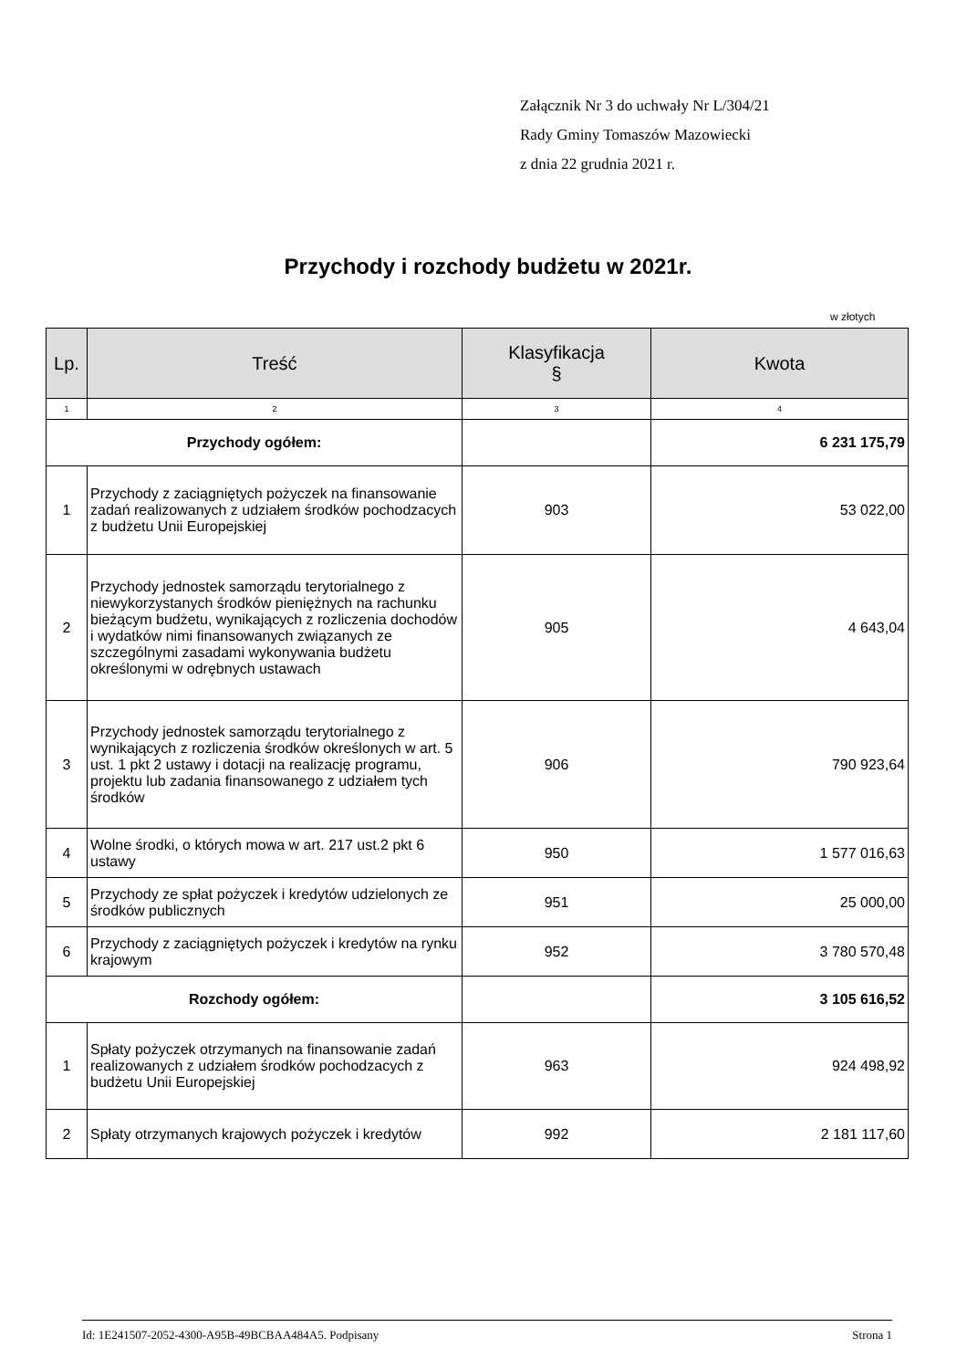Załącznik Nr 3 do uchwały Nr L/304/21
Rady Gminy Tomaszów Mazowiecki
z dnia 22 grudnia 2021 r.
Przychody i rozchody budżetu w 2021r.
w złotych
| Lp. | Treść | Klasyfikacja § | Kwota |
| --- | --- | --- | --- |
| 1 | 2 | 3 | 4 |
| Przychody ogółem: | | | 6 231 175,79 |
| 1 | Przychody z zaciągniętych pożyczek na finansowanie zadań realizowanych z udziałem środków pochodzacych z budżetu Unii Europejskiej | 903 | 53 022,00 |
| 2 | Przychody jednostek samorządu terytorialnego z niewykorzystanych środków pieniężnych na rachunku bieżącym budżetu, wynikających z rozliczenia dochodów i wydatków nimi finansowanych związanych ze szczególnymi zasadami wykonywania budżetu określonymi w odrębnych ustawach | 905 | 4 643,04 |
| 3 | Przychody jednostek samorządu terytorialnego z wynikających z rozliczenia środków określonych w art. 5 ust. 1 pkt 2 ustawy i dotacji na realizację programu, projektu lub zadania finansowanego z udziałem tych środków | 906 | 790 923,64 |
| 4 | Wolne środki, o których mowa w art. 217 ust.2 pkt 6 ustawy | 950 | 1 577 016,63 |
| 5 | Przychody ze spłat pożyczek i kredytów udzielonych ze środków publicznych | 951 | 25 000,00 |
| 6 | Przychody z zaciągniętych pożyczek i kredytów na rynku krajowym | 952 | 3 780 570,48 |
| Rozchody ogółem: | | | 3 105 616,52 |
| 1 | Spłaty pożyczek otrzymanych na finansowanie zadań realizowanych z udziałem środków pochodzacych z budżetu Unii Europejskiej | 963 | 924 498,92 |
| 2 | Spłaty otrzymanych krajowych pożyczek i kredytów | 992 | 2 181 117,60 |
Id: 1E241507-2052-4300-A95B-49BCBAA484A5. Podpisany Strona 1